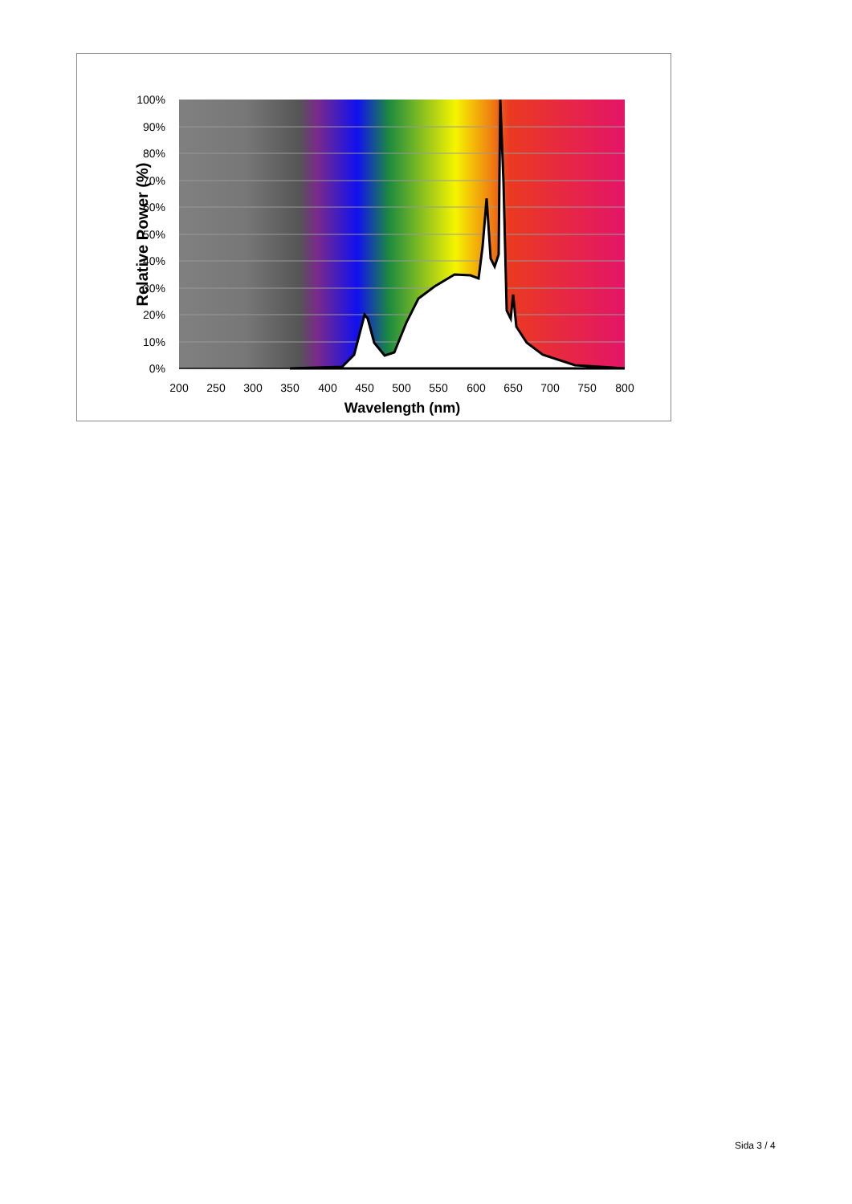100%
90%
80%
70%
60%
50%
40%
30%
20%
10%
0%
200
250
300
350
400
450
500
550
600
650
700
750
800
Wavelength (nm)
Relative Power (%)
Sida 3 / 4